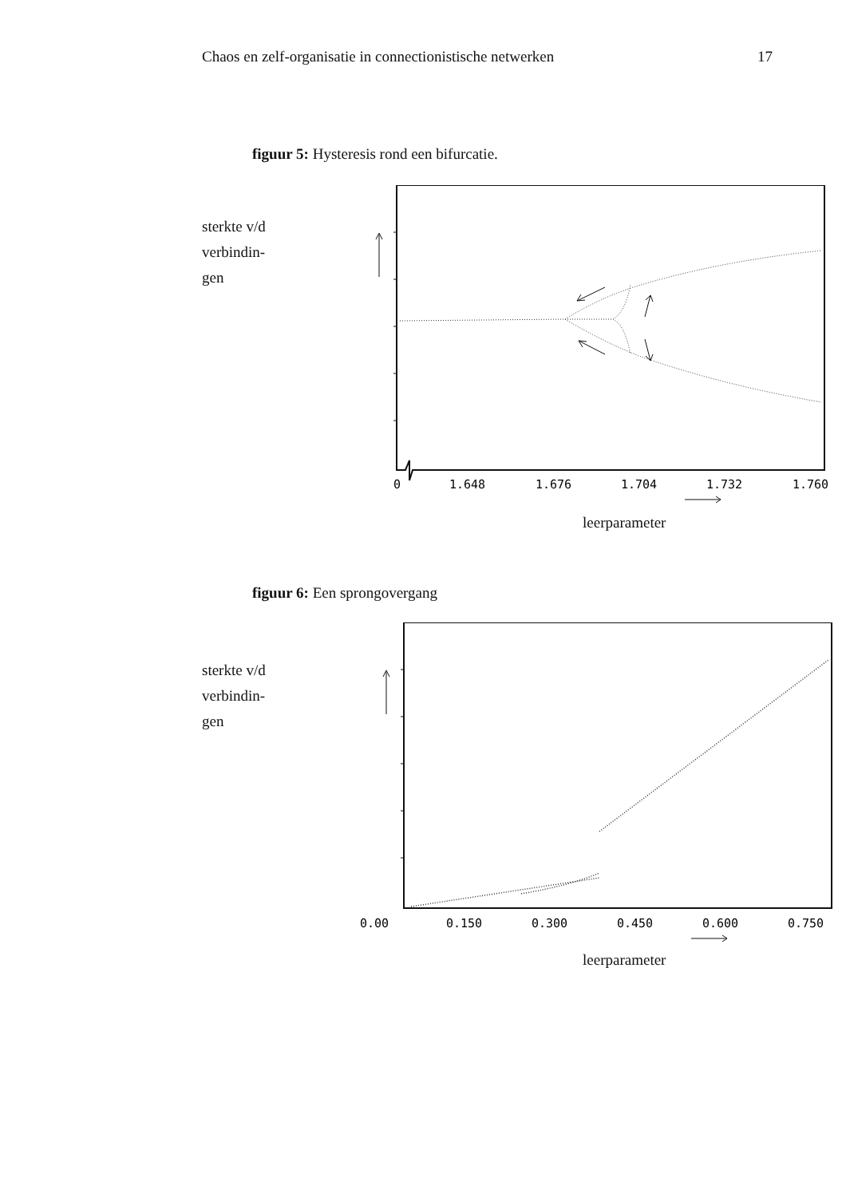Chaos en zelf-organisatie in connectionistische netwerken 17
figuur 5: Hysteresis rond een bifurcatie.
sterkte v/d
verbindin-
gen
0
1.648
1.676
1.704
1.732
1.760
leerparameter
figuur 6: Een sprongovergang
sterkte v/d
verbindin-
gen
0.00
0.150
0.300
0.450
0.600
0.750
leerparameter